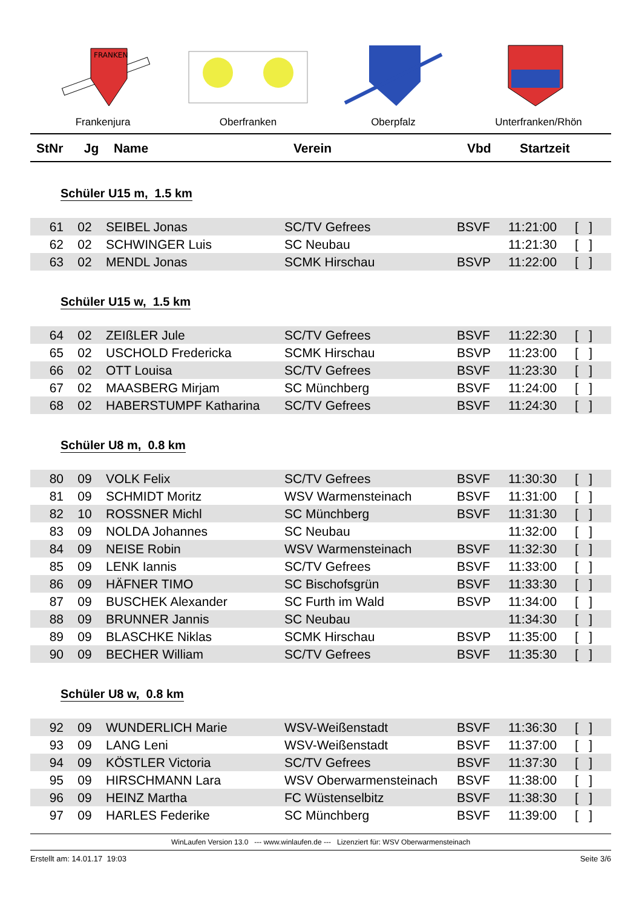FRANKEN
Frankenjura
Oberfranken Oberpfalz Unterfranken/Rhön
| StNr | Jg | Name | Verein | Vbd | Startzeit | |
| --- | --- | --- | --- | --- | --- | --- |
Schüler U15 m, 1.5 km
| 61 | 02 | SEIBEL Jonas | SC/TV Gefrees | BSVF | 11:21:00 | [ ] |
| 62 | 02 | SCHWINGER Luis | SC Neubau | | 11:21:30 | [ ] |
| 63 | 02 | MENDL Jonas | SCMK Hirschau | BSVP | 11:22:00 | [ ] |
Schüler U15 w, 1.5 km
| 64 | 02 | ZEIßLER Jule | SC/TV Gefrees | BSVF | 11:22:30 | [ ] |
| 65 | 02 | USCHOLD Fredericka | SCMK Hirschau | BSVP | 11:23:00 | [ ] |
| 66 | 02 | OTT Louisa | SC/TV Gefrees | BSVF | 11:23:30 | [ ] |
| 67 | 02 | MAASBERG Mirjam | SC Münchberg | BSVF | 11:24:00 | [ ] |
| 68 | 02 | HABERSTUMPF Katharina | SC/TV Gefrees | BSVF | 11:24:30 | [ ] |
Schüler U8 m, 0.8 km
| 80 | 09 | VOLK Felix | SC/TV Gefrees | BSVF | 11:30:30 | [ ] |
| 81 | 09 | SCHMIDT Moritz | WSV Warmensteinach | BSVF | 11:31:00 | [ ] |
| 82 | 10 | ROSSNER Michl | SC Münchberg | BSVF | 11:31:30 | [ ] |
| 83 | 09 | NOLDA Johannes | SC Neubau | | 11:32:00 | [ ] |
| 84 | 09 | NEISE Robin | WSV Warmensteinach | BSVF | 11:32:30 | [ ] |
| 85 | 09 | LENK Iannis | SC/TV Gefrees | BSVF | 11:33:00 | [ ] |
| 86 | 09 | HÄFNER TIMO | SC Bischofsgrün | BSVF | 11:33:30 | [ ] |
| 87 | 09 | BUSCHEK Alexander | SC Furth im Wald | BSVP | 11:34:00 | [ ] |
| 88 | 09 | BRUNNER Jannis | SC Neubau | | 11:34:30 | [ ] |
| 89 | 09 | BLASCHKE Niklas | SCMK Hirschau | BSVP | 11:35:00 | [ ] |
| 90 | 09 | BECHER William | SC/TV Gefrees | BSVF | 11:35:30 | [ ] |
Schüler U8 w, 0.8 km
| 92 | 09 | WUNDERLICH Marie | WSV-Weißenstadt | BSVF | 11:36:30 | [ ] |
| 93 | 09 | LANG Leni | WSV-Weißenstadt | BSVF | 11:37:00 | [ ] |
| 94 | 09 | KÖSTLER Victoria | SC/TV Gefrees | BSVF | 11:37:30 | [ ] |
| 95 | 09 | HIRSCHMANN Lara | WSV Oberwarmensteinach | BSVF | 11:38:00 | [ ] |
| 96 | 09 | HEINZ Martha | FC Wüstenselbitz | BSVF | 11:38:30 | [ ] |
| 97 | 09 | HARLES Federike | SC Münchberg | BSVF | 11:39:00 | [ ] |
WinLaufen Version 13.0 --- www.winlaufen.de --- Lizenziert für: WSV Oberwarmensteinach
Erstellt am: 14.01.17 19:03 Seite 3/6